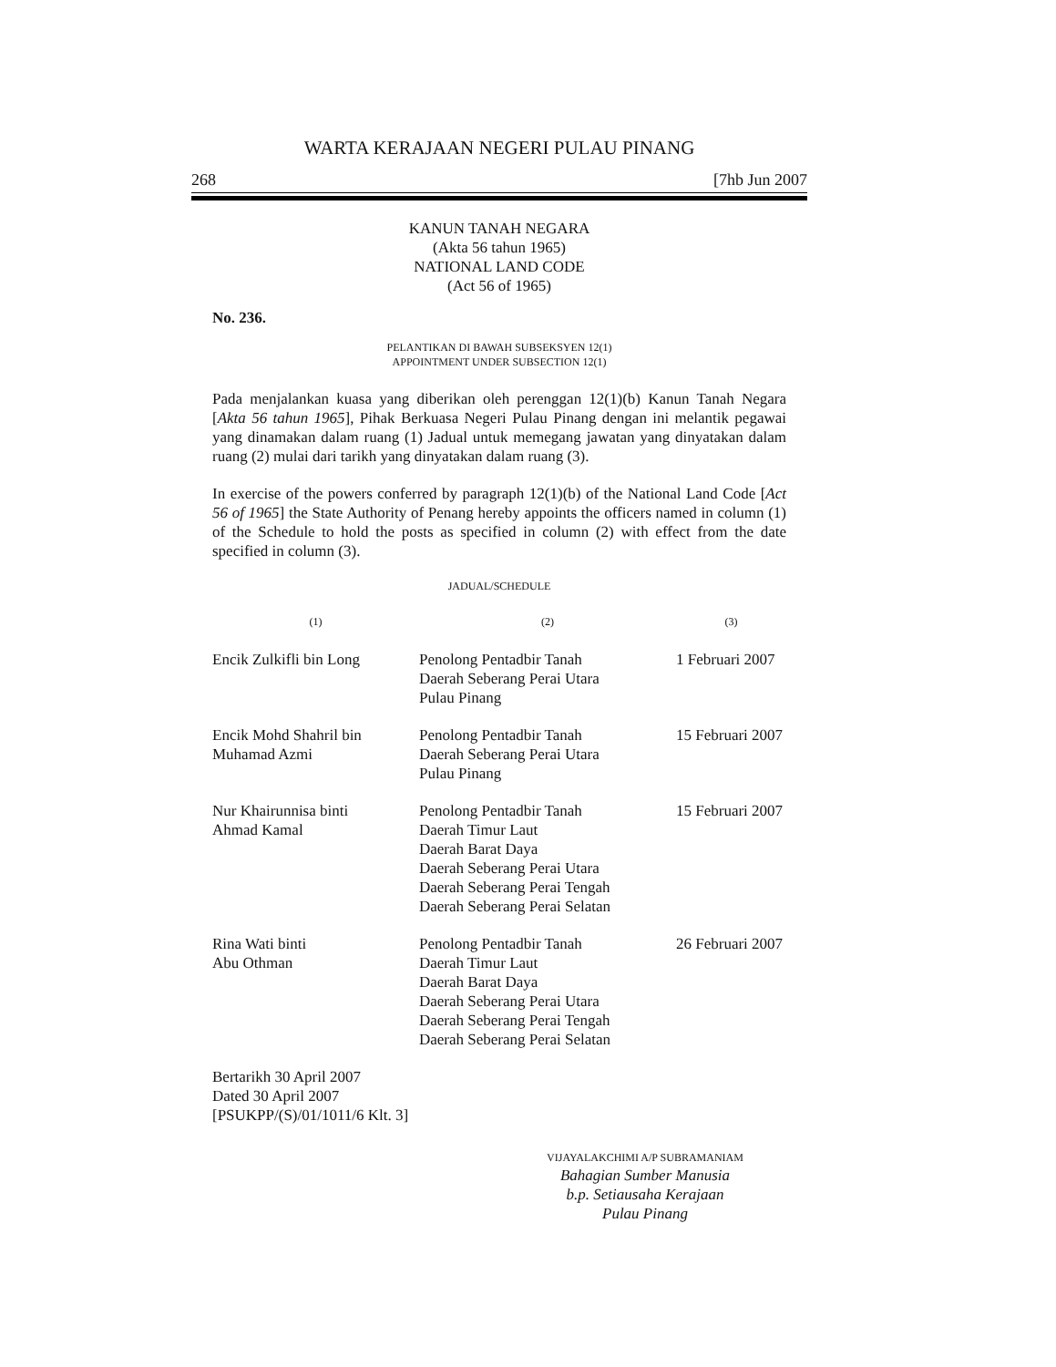WARTA KERAJAAN NEGERI PULAU PINANG
268 [7hb Jun 2007
KANUN TANAH NEGARA
(Akta 56 tahun 1965)
NATIONAL LAND CODE
(Act 56 of 1965)
No. 236.
PELANTIKAN DI BAWAH SUBSEKSYEN 12(1)
APPOINTMENT UNDER SUBSECTION 12(1)
Pada menjalankan kuasa yang diberikan oleh perenggan 12(1)(b) Kanun Tanah Negara [Akta 56 tahun 1965], Pihak Berkuasa Negeri Pulau Pinang dengan ini melantik pegawai yang dinamakan dalam ruang (1) Jadual untuk memegang jawatan yang dinyatakan dalam ruang (2) mulai dari tarikh yang dinyatakan dalam ruang (3).
In exercise of the powers conferred by paragraph 12(1)(b) of the National Land Code [Act 56 of 1965] the State Authority of Penang hereby appoints the officers named in column (1) of the Schedule to hold the posts as specified in column (2) with effect from the date specified in column (3).
JADUAL/SCHEDULE
| (1) | (2) | (3) |
| --- | --- | --- |
| Encik Zulkifli bin Long | Penolong Pentadbir Tanah Daerah Seberang Perai Utara Pulau Pinang | 1 Februari 2007 |
| Encik Mohd Shahril bin Muhamad Azmi | Penolong Pentadbir Tanah Daerah Seberang Perai Utara Pulau Pinang | 15 Februari 2007 |
| Nur Khairunnisa binti Ahmad Kamal | Penolong Pentadbir Tanah Daerah Timur Laut Daerah Barat Daya Daerah Seberang Perai Utara Daerah Seberang Perai Tengah Daerah Seberang Perai Selatan | 15 Februari 2007 |
| Rina Wati binti Abu Othman | Penolong Pentadbir Tanah Daerah Timur Laut Daerah Barat Daya Daerah Seberang Perai Utara Daerah Seberang Perai Tengah Daerah Seberang Perai Selatan | 26 Februari 2007 |
Bertarikh 30 April 2007
Dated 30 April 2007
[PSUKPP/(S)/01/1011/6 Klt. 3]
VIJAYALAKCHIMI A/P SUBRAMANIAM
Bahagian Sumber Manusia
b.p. Setiausaha Kerajaan
Pulau Pinang